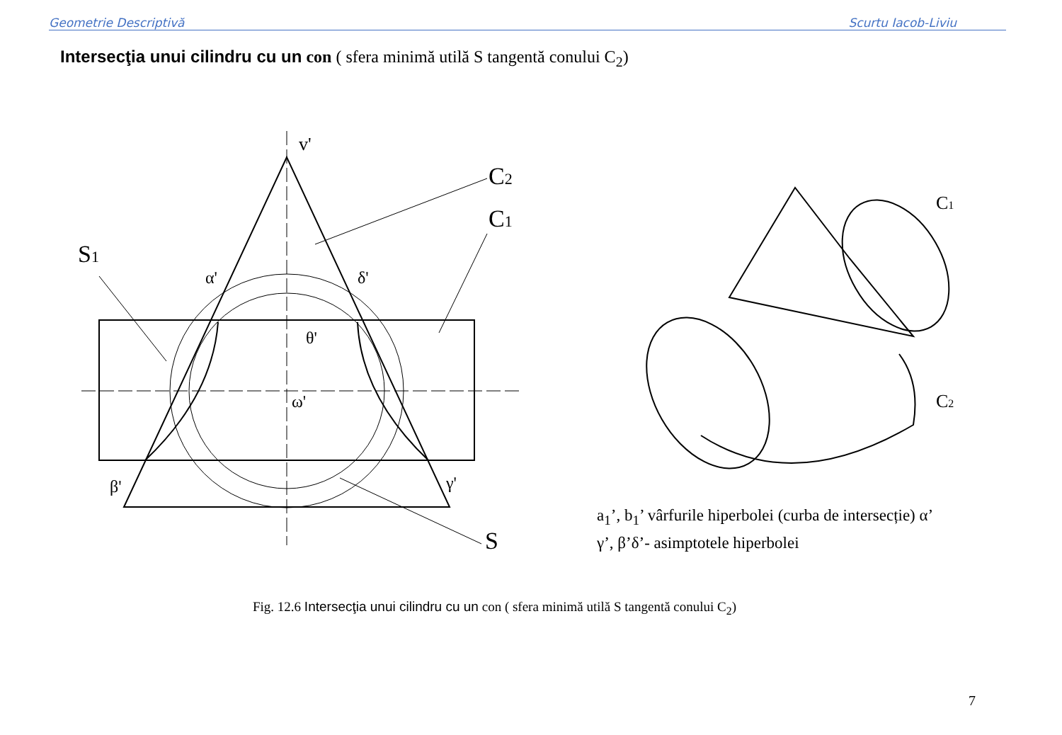Geometrie Descriptivă Scurtu Iacob-Liviu
Intersecţia unui cilindru cu un con ( sfera minimă utilă S tangentă conului C<sub>2</sub>)
v'
C2
C1
S1
S
α'
δ'
β'
γ'
ω'
θ'
C1
C2
a<sub>1</sub>’, b<sub>1</sub>’ vârfurile hiperbolei (curba de intersecție) α’
γ’, β’δ’- asimptotele hiperbolei
Fig. 12.6 Intersecţia unui cilindru cu un con ( sfera minimă utilă S tangentă conului C<sub>2</sub>)
7